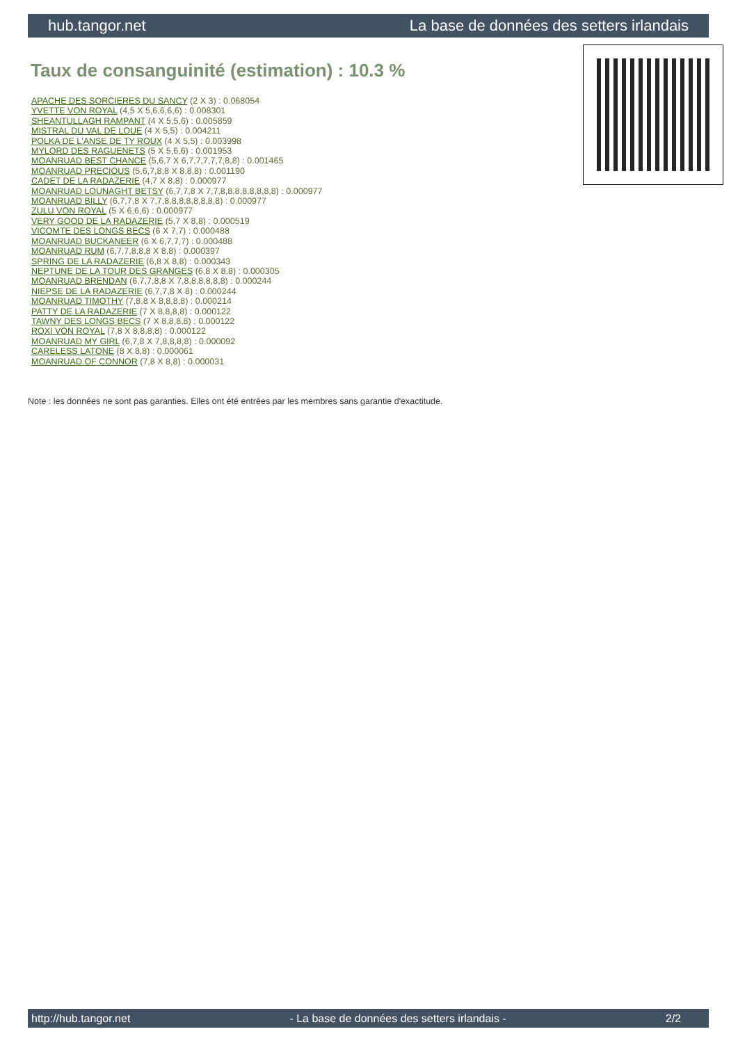hub.tangor.net La base de données des setters irlandais
Taux de consanguinité (estimation) : 10.3 %
APACHE DES SORCIERES DU SANCY (2 X 3) : 0.068054
YVETTE VON ROYAL (4,5 X 5,6,6,6,6) : 0.008301
SHEANTULLAGH RAMPANT (4 X 5,5,6) : 0.005859
MISTRAL DU VAL DE LOUE (4 X 5,5) : 0.004211
POLKA DE L'ANSE DE TY ROUX (4 X 5,5) : 0.003998
MYLORD DES RAGUENETS (5 X 5,6,6) : 0.001953
MOANRUAD BEST CHANCE (5,6,7 X 6,7,7,7,7,7,8,8) : 0.001465
MOANRUAD PRECIOUS (5,6,7,8,8 X 8,8,8) : 0.001190
CADET DE LA RADAZERIE (4,7 X 8,8) : 0.000977
MOANRUAD LOUNAGHT BETSY (6,7,7,8 X 7,7,8,8,8,8,8,8,8,8) : 0.000977
MOANRUAD BILLY (6,7,7,8 X 7,7,8,8,8,8,8,8,8,8) : 0.000977
ZULU VON ROYAL (5 X 6,6,6) : 0.000977
VERY GOOD DE LA RADAZERIE (5,7 X 8,8) : 0.000519
VICOMTE DES LONGS BECS (6 X 7,7) : 0.000488
MOANRUAD BUCKANEER (6 X 6,7,7,7) : 0.000488
MOANRUAD RUM (6,7,7,8,8,8 X 8,8) : 0.000397
SPRING DE LA RADAZERIE (6,8 X 8,8) : 0.000343
NEPTUNE DE LA TOUR DES GRANGES (6,8 X 8,8) : 0.000305
MOANRUAD BRENDAN (6,7,7,8,8 X 7,8,8,8,8,8,8) : 0.000244
NIEPSE DE LA RADAZERIE (6,7,7,8 X 8) : 0.000244
MOANRUAD TIMOTHY (7,8,8 X 8,8,8,8) : 0.000214
PATTY DE LA RADAZERIE (7 X 8,8,8,8) : 0.000122
TAWNY DES LONGS BECS (7 X 8,8,8,8) : 0.000122
ROXI VON ROYAL (7,8 X 8,8,8,8) : 0.000122
MOANRUAD MY GIRL (6,7,8 X 7,8,8,8,8) : 0.000092
CARELESS LATONE (8 X 8,8) : 0.000061
MOANRUAD OF CONNOR (7,8 X 8,8) : 0.000031
Note : les données ne sont pas garanties. Elles ont été entrées par les membres sans garantie d'exactitude.
http://hub.tangor.net - La base de données des setters irlandais - 2/2